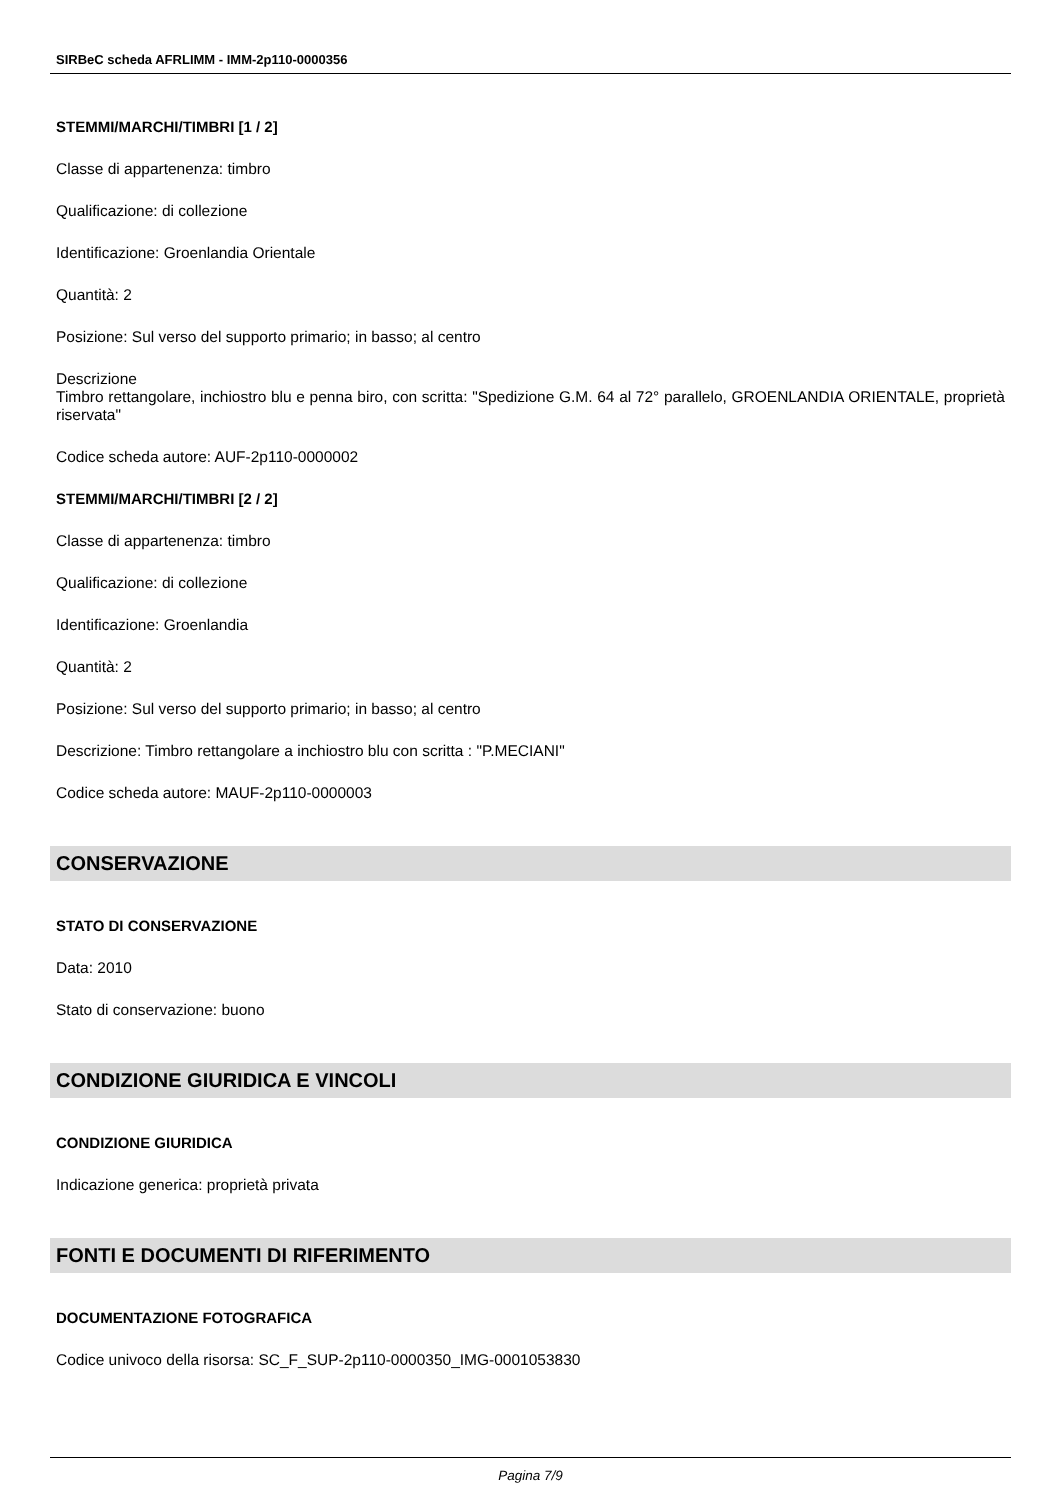SIRBeC scheda AFRLIMM - IMM-2p110-0000356
STEMMI/MARCHI/TIMBRI [1 / 2]
Classe di appartenenza: timbro
Qualificazione: di collezione
Identificazione: Groenlandia Orientale
Quantità: 2
Posizione: Sul verso del supporto primario; in basso; al centro
Descrizione
Timbro rettangolare, inchiostro blu e penna biro, con scritta: "Spedizione G.M. 64 al 72° parallelo, GROENLANDIA ORIENTALE, proprietà riservata"
Codice scheda autore: AUF-2p110-0000002
STEMMI/MARCHI/TIMBRI [2 / 2]
Classe di appartenenza: timbro
Qualificazione: di collezione
Identificazione: Groenlandia
Quantità: 2
Posizione: Sul verso del supporto primario; in basso; al centro
Descrizione: Timbro rettangolare a inchiostro blu con scritta : "P.MECIANI"
Codice scheda autore: MAUF-2p110-0000003
CONSERVAZIONE
STATO DI CONSERVAZIONE
Data: 2010
Stato di conservazione: buono
CONDIZIONE GIURIDICA E VINCOLI
CONDIZIONE GIURIDICA
Indicazione generica: proprietà privata
FONTI E DOCUMENTI DI RIFERIMENTO
DOCUMENTAZIONE FOTOGRAFICA
Codice univoco della risorsa: SC_F_SUP-2p110-0000350_IMG-0001053830
Pagina 7/9